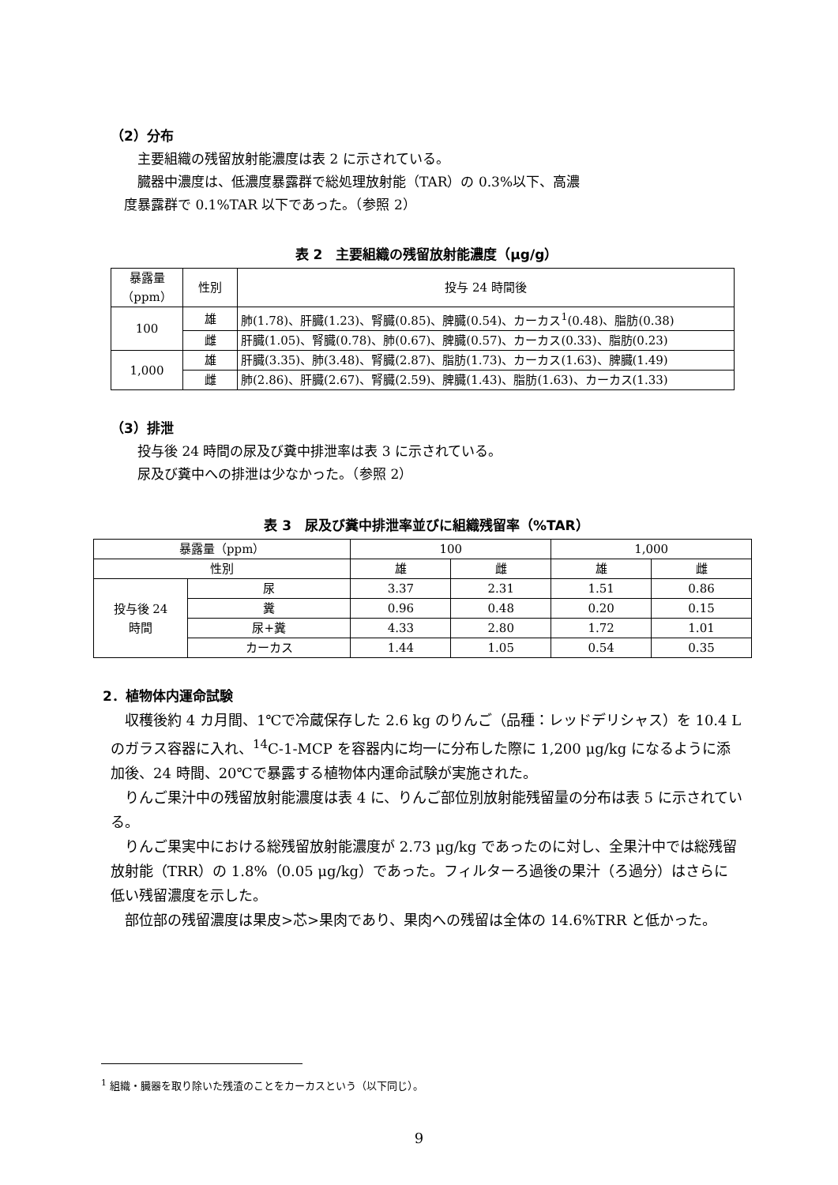（2）分布
主要組織の残留放射能濃度は表 2 に示されている。
臓器中濃度は、低濃度暴露群で総処理放射能（TAR）の 0.3%以下、高濃
度暴露群で 0.1%TAR 以下であった。（参照 2）
表 2　主要組織の残留放射能濃度（μg/g）
| 暴露量 （ppm） | 性別 | 投与 24 時間後 |
| --- | --- | --- |
| 100 | 雄 | 肺(1.78)、肝臓(1.23)、腎臓(0.85)、脾臓(0.54)、カーカス<sup>1</sup>(0.48)、脂肪(0.38) |
| | 雌 | 肝臓(1.05)、腎臓(0.78)、肺(0.67)、脾臓(0.57)、カーカス(0.33)、脂肪(0.23) |
| 1,000 | 雄 | 肝臓(3.35)、肺(3.48)、腎臓(2.87)、脂肪(1.73)、カーカス(1.63)、脾臓(1.49) |
| | 雌 | 肺(2.86)、肝臓(2.67)、腎臓(2.59)、脾臓(1.43)、脂肪(1.63)、カーカス(1.33) |
（3）排泄
投与後 24 時間の尿及び糞中排泄率は表 3 に示されている。
尿及び糞中への排泄は少なかった。（参照 2）
表 3　尿及び糞中排泄率並びに組織残留率（%TAR）
| 暴露量（ppm） | | 100 | | 1,000 | |
| 性別 | | 雄 | 雌 | 雄 | 雌 |
| 投与後 24 時間 | 尿 | 3.37 | 2.31 | 1.51 | 0.86 |
| | 糞 | 0.96 | 0.48 | 0.20 | 0.15 |
| | 尿+糞 | 4.33 | 2.80 | 1.72 | 1.01 |
| | カーカス | 1.44 | 1.05 | 0.54 | 0.35 |
2．植物体内運命試験
収穫後約 4 カ月間、1℃で冷蔵保存した 2.6 kg のりんご（品種：レッドデリシャス）を 10.4 L のガラス容器に入れ、<sup>14</sup>C-1-MCP を容器内に均一に分布した際に 1,200 μg/kg になるように添加後、24 時間、20℃で暴露する植物体内運命試験が実施された。
りんご果汁中の残留放射能濃度は表 4 に、りんご部位別放射能残留量の分布は表 5 に示されている。
りんご果実中における総残留放射能濃度が 2.73 μg/kg であったのに対し、全果汁中では総残留放射能（TRR）の 1.8%（0.05 μg/kg）であった。フィルターろ過後の果汁（ろ過分）はさらに低い残留濃度を示した。
部位部の残留濃度は果皮>芯>果肉であり、果肉への残留は全体の 14.6%TRR と低かった。
<sup>1</sup> 組織・臓器を取り除いた残渣のことをカーカスという（以下同じ）。
9